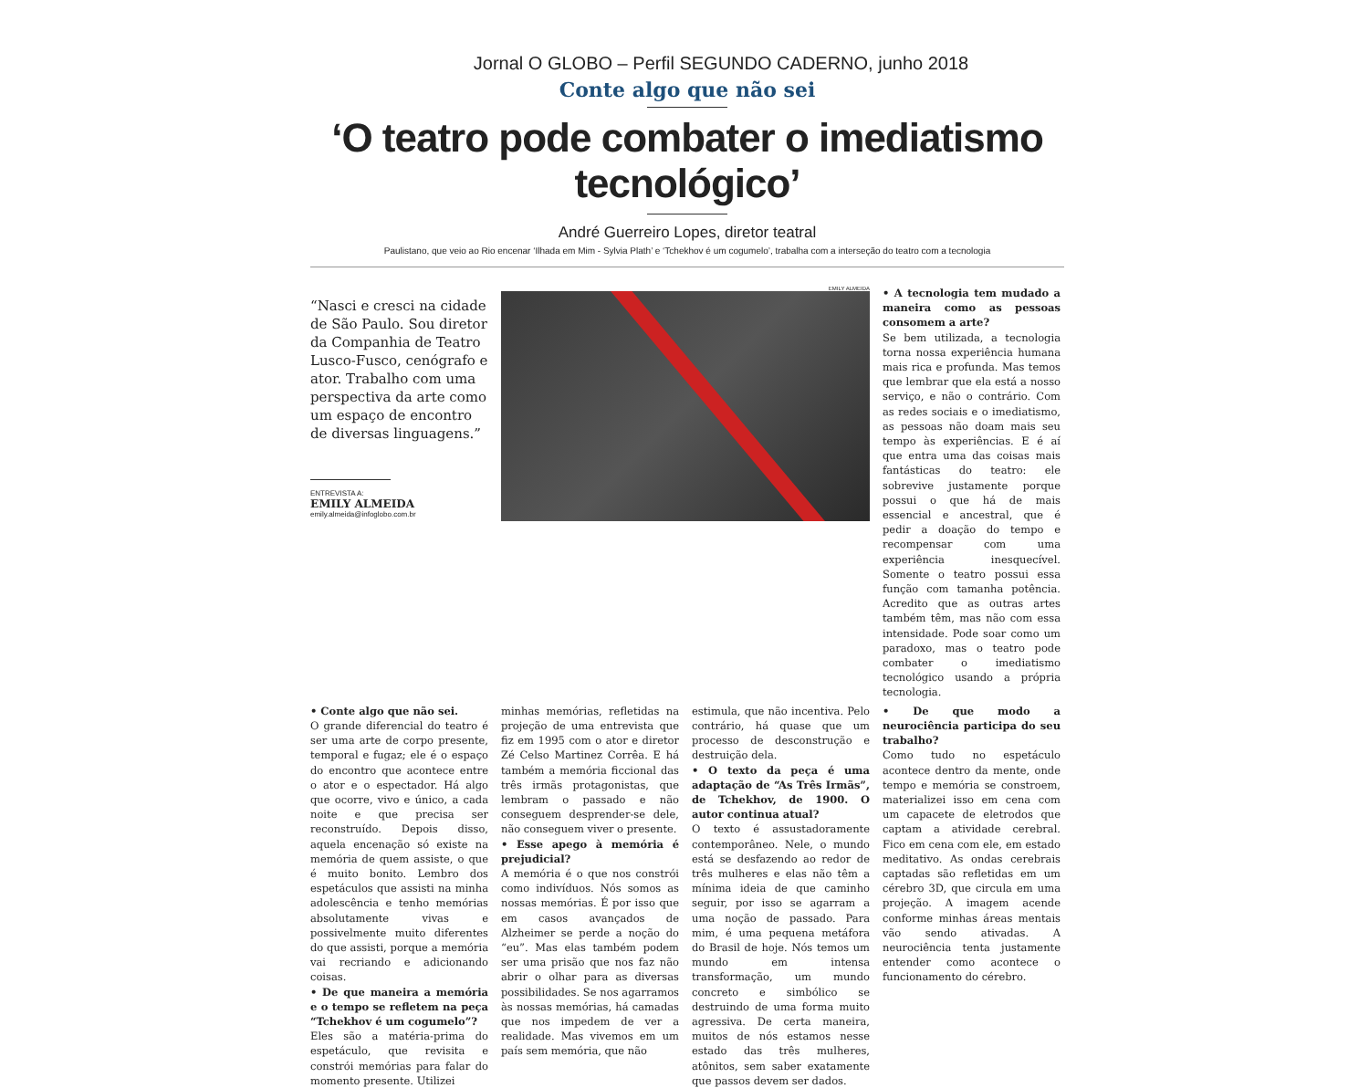Jornal O GLOBO – Perfil SEGUNDO CADERNO, junho 2018
Conte algo que não sei
‘O teatro pode combater o imediatismo tecnológico’
André Guerreiro Lopes, diretor teatral
Paulistano, que veio ao Rio encenar ‘Ilhada em Mim - Sylvia Plath’ e ‘Tchekhov é um cogumelo’, trabalha com a interseção do teatro com a tecnologia
“Nasci e cresci na cidade de São Paulo. Sou diretor da Companhia de Teatro Lusco-Fusco, cenógrafo e ator. Trabalho com uma perspectiva da arte como um espaço de encontro de diversas linguagens.”
ENTREVISTA A:
EMILY ALMEIDA
emily.almeida@infoglobo.com.br
EMILY ALMEIDA
• A tecnologia tem mudado a maneira como as pessoas consomem a arte?
Se bem utilizada, a tecnologia torna nossa experiência humana mais rica e profunda. Mas temos que lembrar que ela está a nosso serviço, e não o contrário. Com as redes sociais e o imediatismo, as pessoas não doam mais seu tempo às experiências. E é aí que entra uma das coisas mais fantásticas do teatro: ele sobrevive justamente porque possui o que há de mais essencial e ancestral, que é pedir a doação do tempo e recompensar com uma experiência inesquecível. Somente o teatro possui essa função com tamanha potência. Acredito que as outras artes também têm, mas não com essa intensidade. Pode soar como um paradoxo, mas o teatro pode combater o imediatismo tecnológico usando a própria tecnologia.
• Conte algo que não sei.
O grande diferencial do teatro é ser uma arte de corpo presente, temporal e fugaz; ele é o espaço do encontro que acontece entre o ator e o espectador. Há algo que ocorre, vivo e único, a cada noite e que precisa ser reconstruído. Depois disso, aquela encenação só existe na memória de quem assiste, o que é muito bonito. Lembro dos espetáculos que assisti na minha adolescência e tenho memórias absolutamente vivas e possivelmente muito diferentes do que assisti, porque a memória vai recriando e adicionando coisas.
• De que maneira a memória e o tempo se refletem na peça “Tchekhov é um cogumelo”?
Eles são a matéria-prima do espetáculo, que revisita e constrói memórias para falar do momento presente. Utilizei
minhas memórias, refletidas na projeção de uma entrevista que fiz em 1995 com o ator e diretor Zé Celso Martinez Corrêa. E há também a memória ficcional das três irmãs protagonistas, que lembram o passado e não conseguem desprender-se dele, não conseguem viver o presente.
• Esse apego à memória é prejudicial?
A memória é o que nos constrói como indivíduos. Nós somos as nossas memórias. É por isso que em casos avançados de Alzheimer se perde a noção do “eu”. Mas elas também podem ser uma prisão que nos faz não abrir o olhar para as diversas possibilidades. Se nos agarramos às nossas memórias, há camadas que nos impedem de ver a realidade. Mas vivemos em um país sem memória, que não
estimula, que não incentiva. Pelo contrário, há quase que um processo de desconstrução e destruição dela.
• O texto da peça é uma adaptação de “As Três Irmãs”, de Tchekhov, de 1900. O autor continua atual?
O texto é assustadoramente contemporâneo. Nele, o mundo está se desfazendo ao redor de três mulheres e elas não têm a mínima ideia de que caminho seguir, por isso se agarram a uma noção de passado. Para mim, é uma pequena metáfora do Brasil de hoje. Nós temos um mundo em intensa transformação, um mundo concreto e simbólico se destruindo de uma forma muito agressiva. De certa maneira, muitos de nós estamos nesse estado das três mulheres, atônitos, sem saber exatamente que passos devem ser dados.
• De que modo a neurociência participa do seu trabalho?
Como tudo no espetáculo acontece dentro da mente, onde tempo e memória se constroem, materializei isso em cena com um capacete de eletrodos que captam a atividade cerebral. Fico em cena com ele, em estado meditativo. As ondas cerebrais captadas são refletidas em um cérebro 3D, que circula em uma projeção. A imagem acende conforme minhas áreas mentais vão sendo ativadas. A neurociência tenta justamente entender como acontece o funcionamento do cérebro.